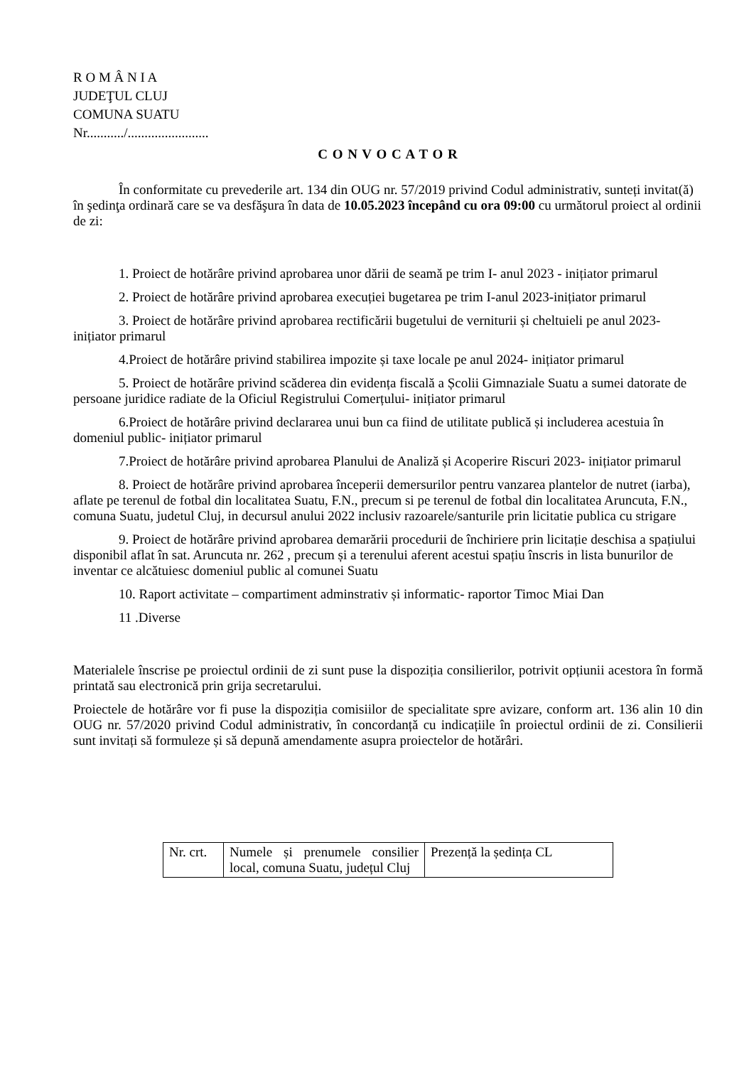R O M Â N I A
JUDEŢUL CLUJ
COMUNA SUATU
Nr.........../........................
C O N V O C A T O R
În conformitate cu prevederile art. 134 din OUG nr. 57/2019 privind Codul administrativ, sunteți invitat(ă) în şedinţa ordinară care se va desfăşura în data de 10.05.2023 începând cu ora 09:00 cu următorul proiect al ordinii de zi:
1. Proiect de hotărâre privind aprobarea unor dării de seamă pe trim I- anul 2023 - inițiator primarul
2. Proiect de hotărâre privind aprobarea execuției bugetarea pe trim I-anul 2023-inițiator primarul
3. Proiect de hotărâre privind aprobarea rectificării bugetului de verniturii și cheltuieli pe anul 2023- inițiator primarul
4.Proiect de hotărâre privind stabilirea impozite și taxe locale pe anul 2024- inițiator primarul
5. Proiect de hotărâre privind scăderea din evidența fiscală a Școlii Gimnaziale Suatu a sumei datorate de persoane juridice radiate de la Oficiul Registrului Comerțului- inițiator primarul
6.Proiect de hotărâre privind declararea unui bun ca fiind de utilitate publică și includerea acestuia în domeniul public- inițiator primarul
7.Proiect de hotărâre privind aprobarea Planului de Analiză și Acoperire Riscuri 2023- inițiator primarul
8. Proiect de hotărâre privind aprobarea începerii demersurilor pentru vanzarea plantelor de nutret (iarba), aflate pe terenul de fotbal din localitatea Suatu, F.N., precum si pe terenul de fotbal din localitatea Aruncuta, F.N., comuna Suatu, judetul Cluj, in decursul anului 2022 inclusiv razoarele/santurile prin licitatie publica cu strigare
9. Proiect de hotărâre privind aprobarea demarării procedurii de închiriere prin licitație deschisa a spațiului disponibil aflat în sat. Aruncuta nr. 262 , precum și a terenului aferent acestui spațiu înscris in lista bunurilor de inventar ce alcătuiesc domeniul public al comunei Suatu
10. Raport activitate – compartiment adminstrativ și informatic- raportor Timoc Miai Dan
11 .Diverse
Materialele înscrise pe proiectul ordinii de zi sunt puse la dispoziția consilierilor, potrivit opțiunii acestora în formă printată sau electronică prin grija secretarului.
Proiectele de hotărâre vor fi puse la dispoziția comisiilor de specialitate spre avizare, conform art. 136 alin 10 din OUG nr. 57/2020 privind Codul administrativ, în concordanță cu indicațiile în proiectul ordinii de zi. Consilierii sunt invitați să formuleze și să depună amendamente asupra proiectelor de hotărâri.
| Nr. crt. | Numele și prenumele consilier local, comuna Suatu, județul Cluj | Prezență la ședința CL |